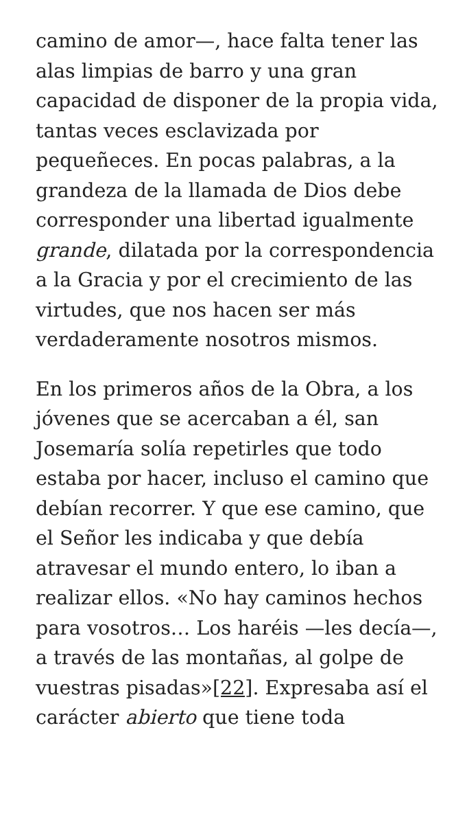camino de amor—, hace falta tener las alas limpias de barro y una gran capacidad de disponer de la propia vida, tantas veces esclavizada por pequeñeces. En pocas palabras, a la grandeza de la llamada de Dios debe corresponder una libertad igualmente grande, dilatada por la correspondencia a la Gracia y por el crecimiento de las virtudes, que nos hacen ser más verdaderamente nosotros mismos.
En los primeros años de la Obra, a los jóvenes que se acercaban a él, san Josemaría solía repetirles que todo estaba por hacer, incluso el camino que debían recorrer. Y que ese camino, que el Señor les indicaba y que debía atravesar el mundo entero, lo iban a realizar ellos. «No hay caminos hechos para vosotros… Los haréis —les decía—, a través de las montañas, al golpe de vuestras pisadas»[22]. Expresaba así el carácter abierto que tiene toda